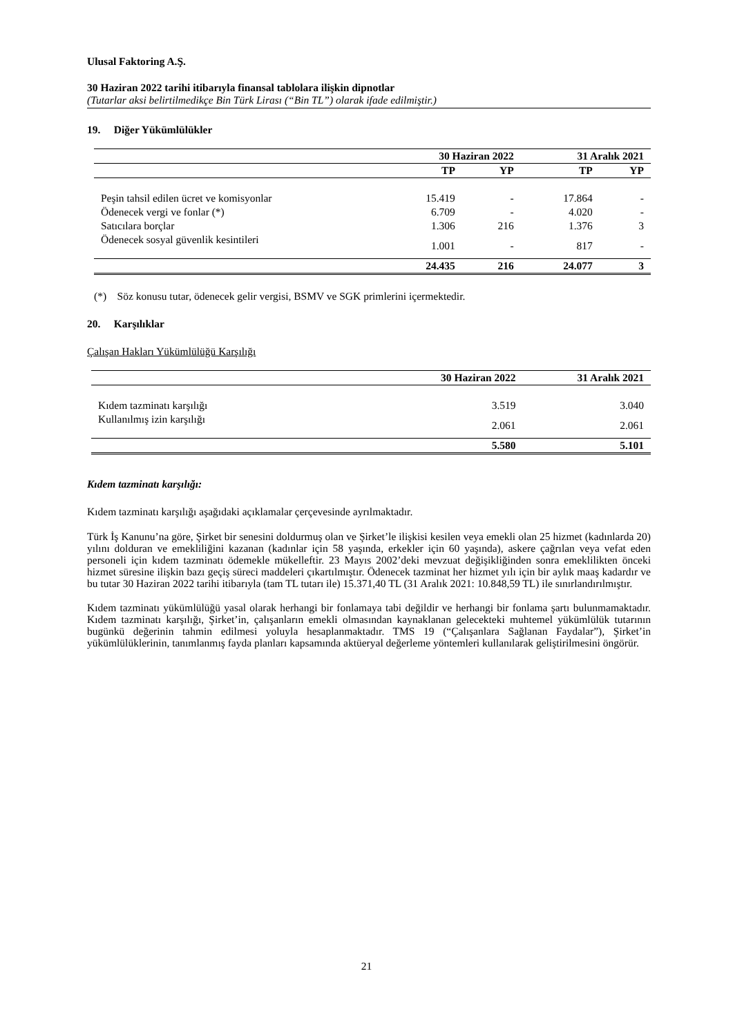Ulusal Faktoring A.Ş.
30 Haziran 2022 tarihi itibarıyla finansal tablolara ilişkin dipnotlar
(Tutarlar aksi belirtilmedikçe Bin Türk Lirası (“Bin TL”) olarak ifade edilmiştir.)
19. Diğer Yükümlülükler
| | 30 Haziran 2022 | | 31 Aralık 2021 | |
| --- | --- | --- | --- | --- |
| | TP | YP | TP | YP |
| Peşin tahsil edilen ücret ve komisyonlar | 15.419 | - | 17.864 | - |
| Ödenecek vergi ve fonlar (*) | 6.709 | - | 4.020 | - |
| Satıcılara borçlar | 1.306 | 216 | 1.376 | 3 |
| Ödenecek sosyal güvenlik kesintileri | 1.001 | - | 817 | - |
| | 24.435 | 216 | 24.077 | 3 |
(*) Söz konusu tutar, ödenecek gelir vergisi, BSMV ve SGK primlerini içermektedir.
20. Karşılıklar
Çalışan Hakları Yükümlülüğü Karşılığı
| | 30 Haziran 2022 | 31 Aralık 2021 |
| --- | --- | --- |
| Kıdem tazminatı karşılığı | 3.519 | 3.040 |
| Kullanılmış izin karşılığı | 2.061 | 2.061 |
| | 5.580 | 5.101 |
Kıdem tazminatı karşılığı:
Kıdem tazminatı karşılığı aşağıdaki açıklamalar çerçevesinde ayrılmaktadır.
Türk İş Kanunu’na göre, Şirket bir senesini doldurmuş olan ve Şirket’le ilişkisi kesilen veya emekli olan 25 hizmet (kadınlarda 20) yılını dolduran ve emekliliğini kazanan (kadınlar için 58 yaşında, erkekler için 60 yaşında), askere çağrılan veya vefat eden personeli için kıdem tazminatı ödemekle mükelleftir. 23 Mayıs 2002’deki mevzuat değişikliğinden sonra emeklilikten önceki hizmet süresine ilişkin bazı geçiş süreci maddeleri çıkartılmıştır. Ödenecek tazminat her hizmet yılı için bir aylık maaş kadardır ve bu tutar 30 Haziran 2022 tarihi itibarıyla (tam TL tutarı ile) 15.371,40 TL (31 Aralık 2021: 10.848,59 TL) ile sınırlandırılmıştır.
Kıdem tazminatı yükümlülüğü yasal olarak herhangi bir fonlamaya tabi değildir ve herhangi bir fonlama şartı bulunmamaktadır. Kıdem tazminatı karşılığı, Şirket’in, çalışanların emekli olmasından kaynaklanan gelecekteki muhtemel yükümlülük tutarının bugünkü değerinin tahmin edilmesi yoluyla hesaplanmaktadır. TMS 19 (“Çalışanlara Sağlanan Faydalar”), Şirket’in yükümlülüklerinin, tanımlanmış fayda planları kapsamında aktüeryal değerleme yöntemleri kullanılarak geliştirilmesini öngörür.
21